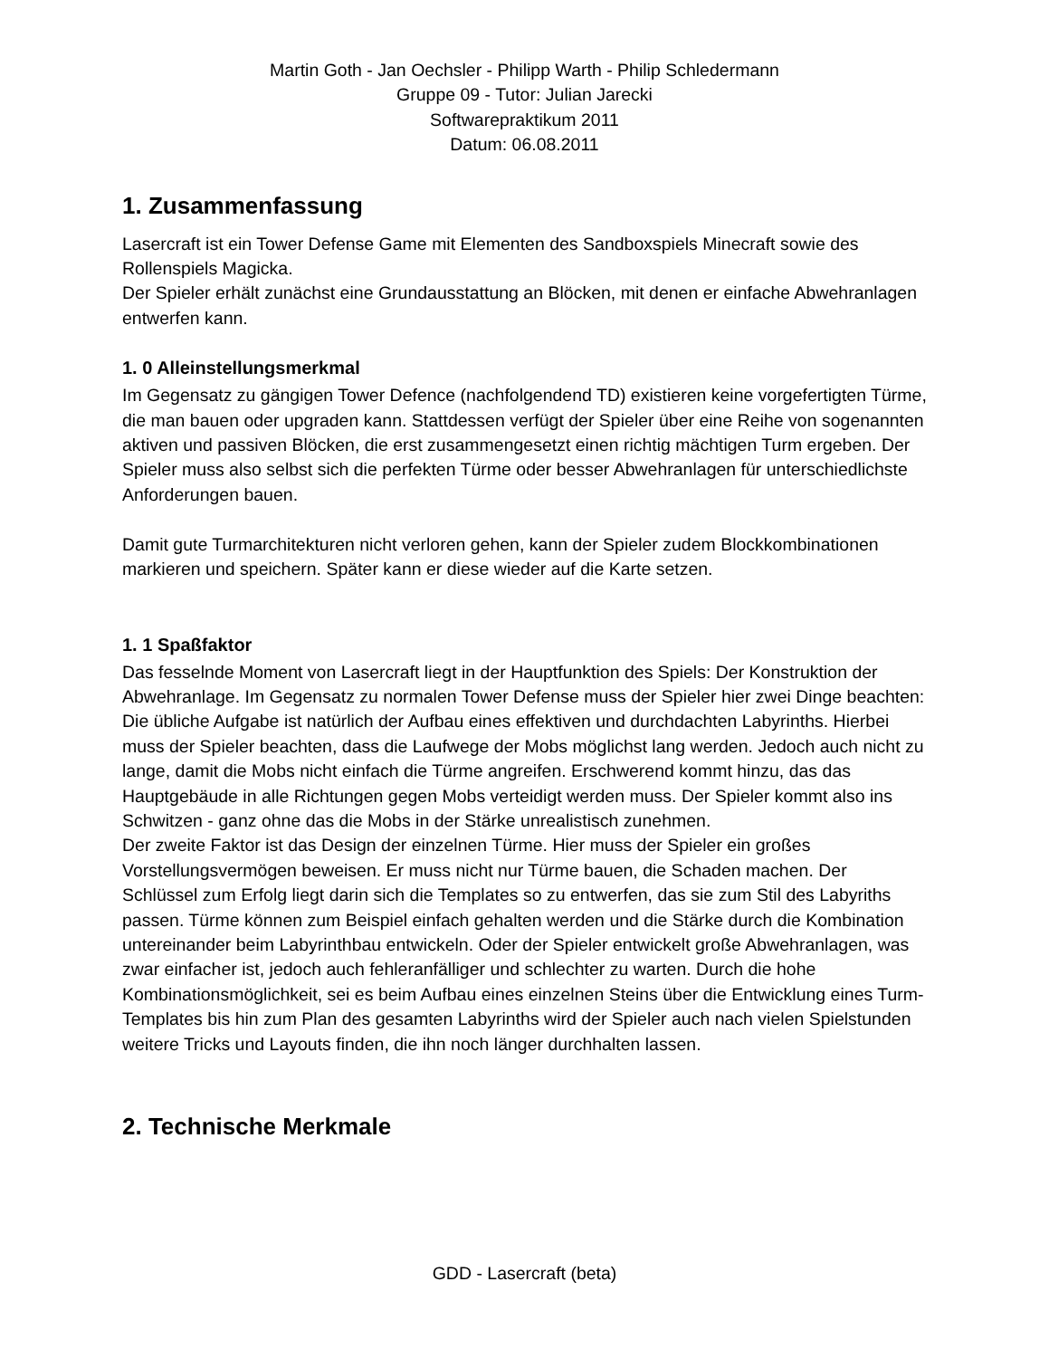Martin Goth - Jan Oechsler - Philipp Warth - Philip Schledermann
Gruppe 09 - Tutor: Julian Jarecki
Softwarepraktikum 2011
Datum: 06.08.2011
1. Zusammenfassung
Lasercraft ist ein Tower Defense Game mit Elementen des Sandboxspiels Minecraft sowie des Rollenspiels Magicka.
Der Spieler erhält zunächst eine Grundausstattung an Blöcken, mit denen er einfache Abwehranlagen entwerfen kann.
1. 0 Alleinstellungsmerkmal
Im Gegensatz zu gängigen Tower Defence (nachfolgendend TD) existieren keine vorgefertigten Türme, die man bauen oder upgraden kann. Stattdessen verfügt der Spieler über eine Reihe von sogenannten aktiven und passiven Blöcken, die erst zusammengesetzt einen richtig mächtigen Turm ergeben. Der Spieler muss also selbst sich die perfekten Türme oder besser Abwehranlagen für unterschiedlichste Anforderungen bauen.
Damit gute Turmarchitekturen nicht verloren gehen, kann der Spieler zudem Blockkombinationen markieren und speichern. Später kann er diese wieder auf die Karte setzen.
1. 1 Spaßfaktor
Das fesselnde Moment von Lasercraft liegt in der Hauptfunktion des Spiels: Der Konstruktion der Abwehranlage. Im Gegensatz zu normalen Tower Defense muss der Spieler hier zwei Dinge beachten: Die übliche Aufgabe ist natürlich der Aufbau eines effektiven und durchdachten Labyrinths. Hierbei muss der Spieler beachten, dass die Laufwege der Mobs möglichst lang werden. Jedoch auch nicht zu lange, damit die Mobs nicht einfach die Türme angreifen. Erschwerend kommt hinzu, das das Hauptgebäude in alle Richtungen gegen Mobs verteidigt werden muss. Der Spieler kommt also ins Schwitzen - ganz ohne das die Mobs in der Stärke unrealistisch zunehmen.
Der zweite Faktor ist das Design der einzelnen Türme. Hier muss der Spieler ein großes Vorstellungsvermögen beweisen. Er muss nicht nur Türme bauen, die Schaden machen. Der Schlüssel zum Erfolg liegt darin sich die Templates so zu entwerfen, das sie zum Stil des Labyriths passen. Türme können zum Beispiel einfach gehalten werden und die Stärke durch die Kombination untereinander beim Labyrinthbau entwickeln. Oder der Spieler entwickelt große Abwehranlagen, was zwar einfacher ist, jedoch auch fehleranfälliger und schlechter zu warten. Durch die hohe Kombinationsmöglichkeit, sei es beim Aufbau eines einzelnen Steins über die Entwicklung eines Turm-Templates bis hin zum Plan des gesamten Labyrinths wird der Spieler auch nach vielen Spielstunden weitere Tricks und Layouts finden, die ihn noch länger durchhalten lassen.
2. Technische Merkmale
GDD - Lasercraft (beta)